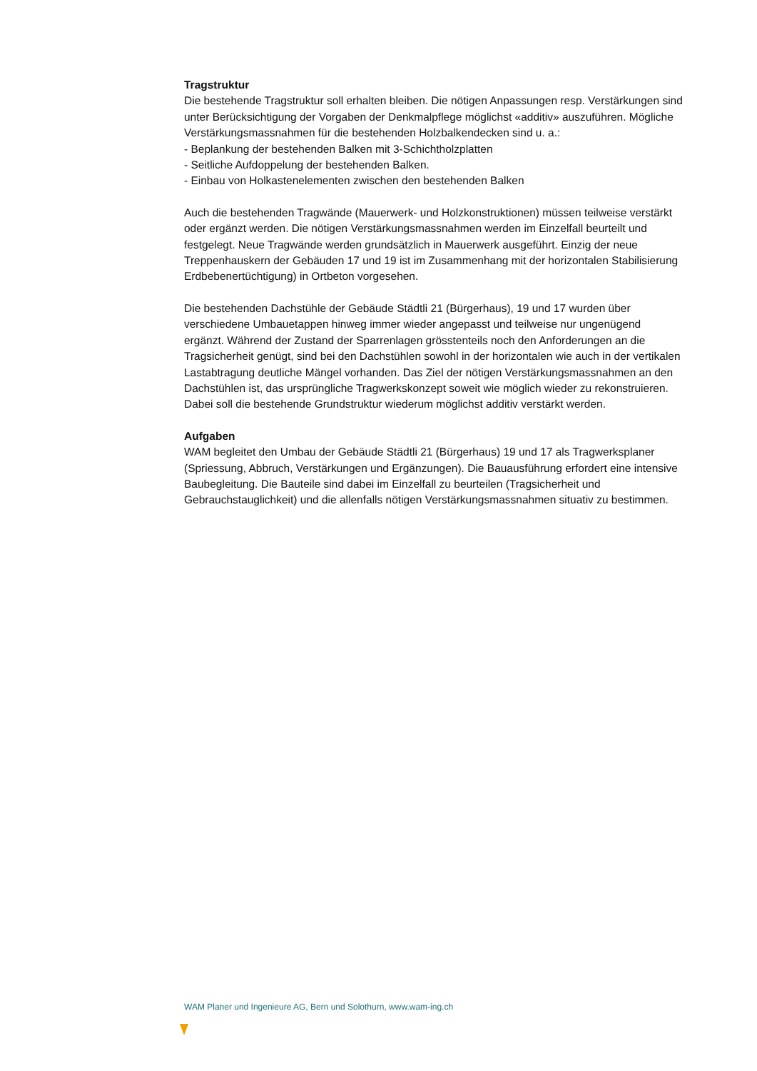Tragstruktur
Die bestehende Tragstruktur soll erhalten bleiben. Die nötigen Anpassungen resp. Verstärkungen sind unter Berücksichtigung der Vorgaben der Denkmalpflege möglichst «additiv» auszuführen. Mögliche Verstärkungsmassnahmen für die bestehenden Holzbalkendecken sind u. a.:
- Beplankung der bestehenden Balken mit 3-Schichtholzplatten
- Seitliche Aufdoppelung der bestehenden Balken.
- Einbau von Holkastenelementen zwischen den bestehenden Balken
Auch die bestehenden Tragwände (Mauerwerk- und Holzkonstruktionen) müssen teilweise verstärkt oder ergänzt werden. Die nötigen Verstärkungsmassnahmen werden im Einzelfall beurteilt und festgelegt. Neue Tragwände werden grundsätzlich in Mauerwerk ausgeführt. Einzig der neue Treppenhauskern der Gebäuden 17 und 19 ist im Zusammenhang mit der horizontalen Stabilisierung Erdbebenertüchtigung) in Ortbeton vorgesehen.
Die bestehenden Dachstühle der Gebäude Städtli 21 (Bürgerhaus), 19 und 17 wurden über verschiedene Umbauetappen hinweg immer wieder angepasst und teilweise nur ungenügend ergänzt. Während der Zustand der Sparrenlagen grösstenteils noch den Anforderungen an die Tragsicherheit genügt, sind bei den Dachstühlen sowohl in der horizontalen wie auch in der vertikalen Lastabtragung deutliche Mängel vorhanden. Das Ziel der nötigen Verstärkungsmassnahmen an den Dachstühlen ist, das ursprüngliche Tragwerkskonzept soweit wie möglich wieder zu rekonstruieren. Dabei soll die bestehende Grundstruktur wiederum möglichst additiv verstärkt werden.
Aufgaben
WAM begleitet den Umbau der Gebäude Städtli 21 (Bürgerhaus) 19 und 17 als Tragwerksplaner (Spriessung, Abbruch, Verstärkungen und Ergänzungen). Die Bauausführung erfordert eine intensive Baubegleitung. Die Bauteile sind dabei im Einzelfall zu beurteilen (Tragsicherheit und Gebrauchstauglichkeit) und die allenfalls nötigen Verstärkungsmassnahmen situativ zu bestimmen.
WAM Planer und Ingenieure AG, Bern und Solothurn, www.wam-ing.ch